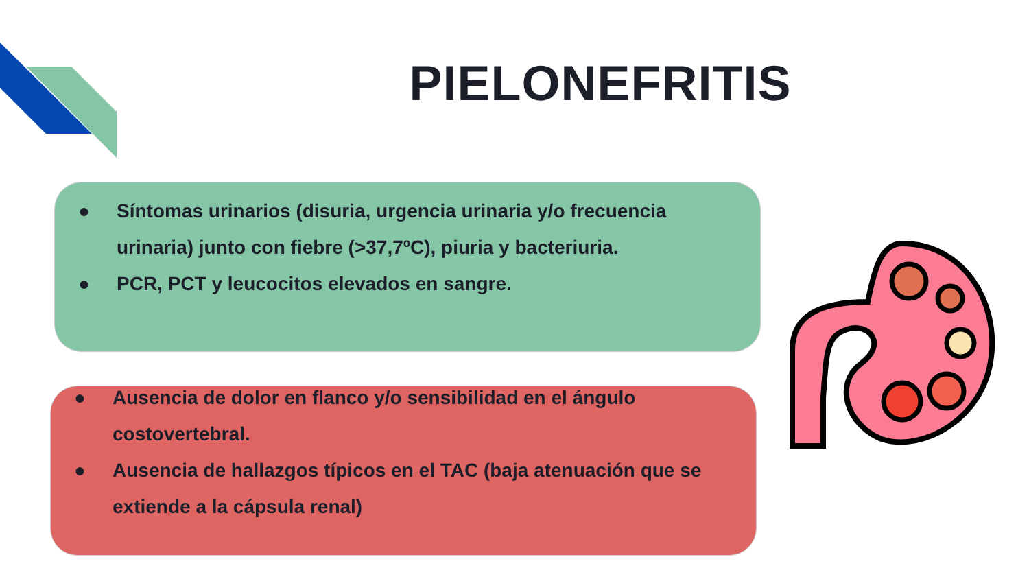PIELONEFRITIS
● Síntomas urinarios (disuria, urgencia urinaria y/o frecuencia urinaria) junto con fiebre (>37,7ºC), piuria y bacteriuria.
● PCR, PCT y leucocitos elevados en sangre.
● Ausencia de dolor en flanco y/o sensibilidad en el ángulo costovertebral.
● Ausencia de hallazgos típicos en el TAC (baja atenuación que se extiende a la cápsula renal)